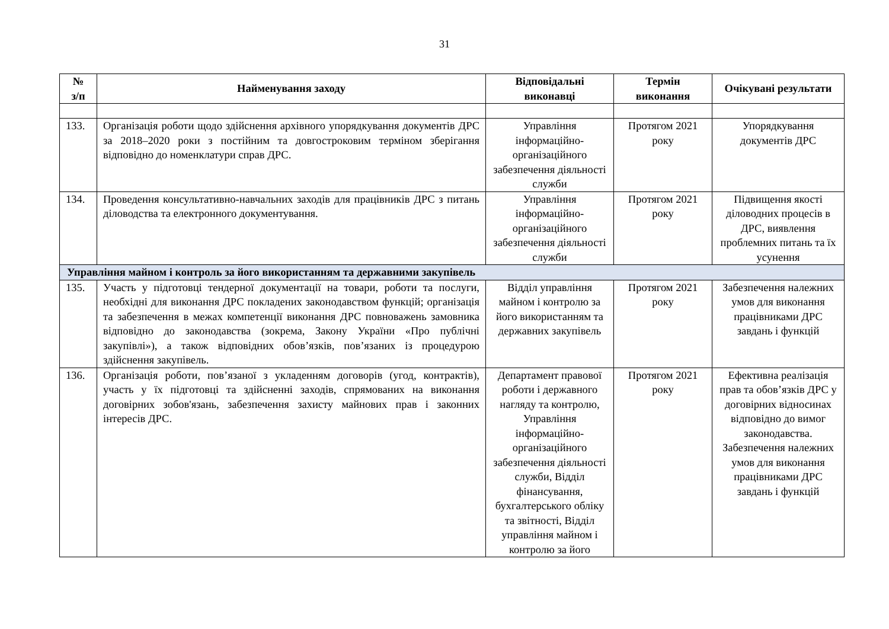31
| № з/п | Найменування заходу | Відповідальні виконавці | Термін виконання | Очікувані результати |
| --- | --- | --- | --- | --- |
| 133. | Організація роботи щодо здійснення архівного упорядкування документів ДРС за 2018–2020 роки з постійним та довгостроковим терміном зберігання відповідно до номенклатури справ ДРС. | Управління інформаційно-організаційного забезпечення діяльності служби | Протягом 2021 року | Упорядкування документів ДРС |
| 134. | Проведення консультативно-навчальних заходів для працівників ДРС з питань діловодства та електронного документування. | Управління інформаційно-організаційного забезпечення діяльності служби | Протягом 2021 року | Підвищення якості діловодних процесів в ДРС, виявлення проблемних питань та їх усунення |
| Управління майном і контроль за його використанням та державними закупівель | | | | |
| 135. | Участь у підготовці тендерної документації на товари, роботи та послуги, необхідні для виконання ДРС покладених законодавством функцій; організація та забезпечення в межах компетенції виконання ДРС повноважень замовника відповідно до законодавства (зокрема, Закону України «Про публічні закупівлі»), а також відповідних обов’язків, пов’язаних із процедурою здійснення закупівель. | Відділ управління майном і контролю за його використанням та державних закупівель | Протягом 2021 року | Забезпечення належних умов для виконання працівниками ДРС завдань і функцій |
| 136. | Організація роботи, пов’язаної з укладенням договорів (угод, контрактів), участь у їх підготовці та здійсненні заходів, спрямованих на виконання договірних зобов'язань, забезпечення захисту майнових прав і законних інтересів ДРС. | Департамент правової роботи і державного нагляду та контролю, Управління інформаційно-організаційного забезпечення діяльності служби, Відділ фінансування, бухгалтерського обліку та звітності, Відділ управління майном і контролю за його | Протягом 2021 року | Ефективна реалізація прав та обов’язків ДРС у договірних відносинах відповідно до вимог законодавства. Забезпечення належних умов для виконання працівниками ДРС завдань і функцій |